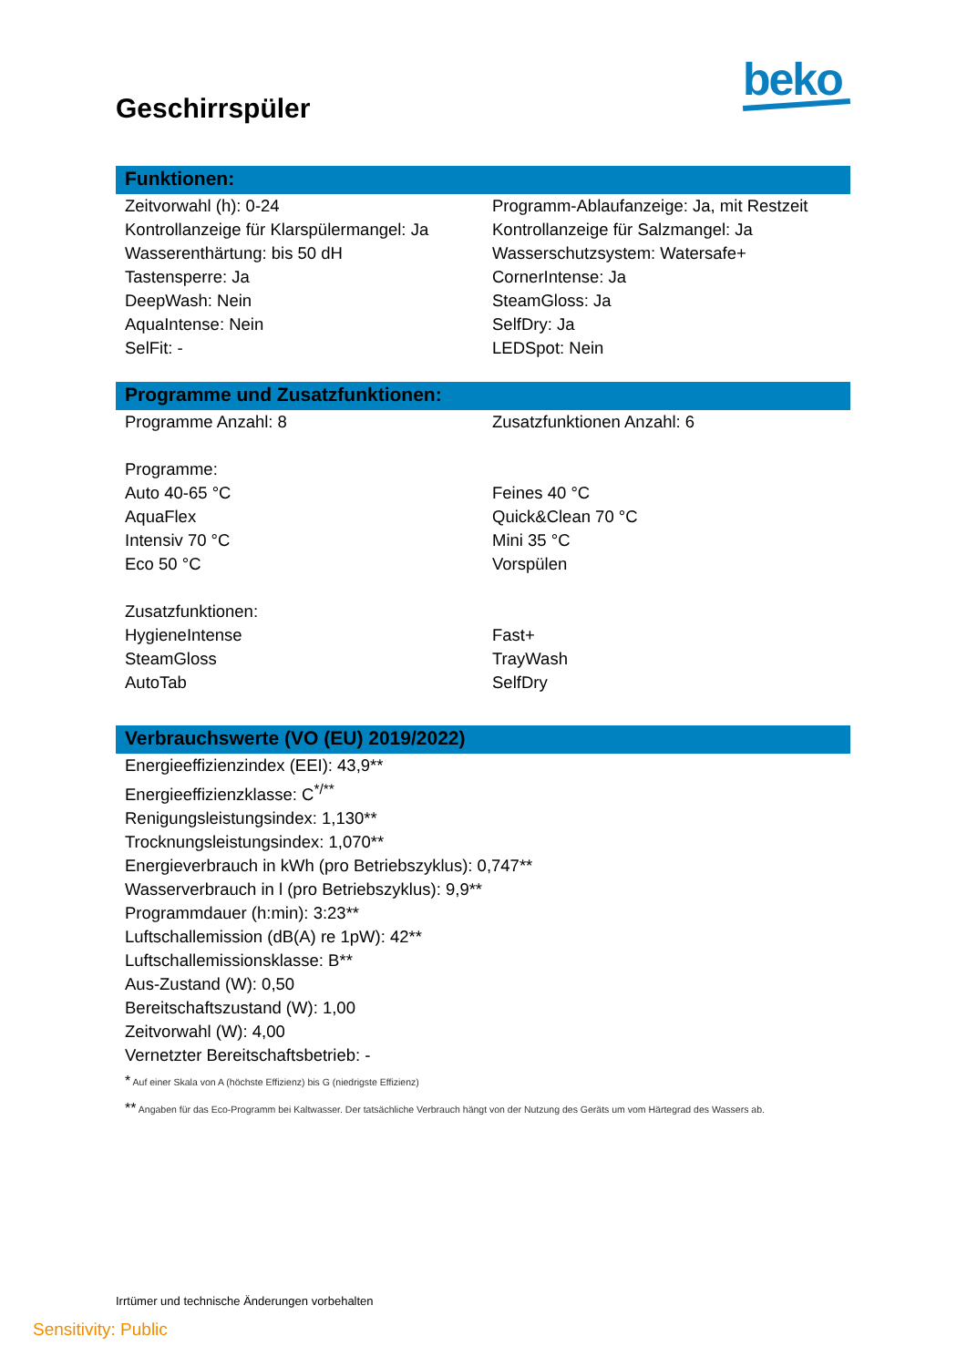beko
Geschirrspüler
Funktionen:
Zeitvorwahl (h): 0-24
Programm-Ablaufanzeige: Ja, mit Restzeit
Kontrollanzeige für Klarspülermangel: Ja
Kontrollanzeige für Salzmangel: Ja
Wasserenthärtung: bis 50 dH
Wasserschutzsystem: Watersafe+
Tastensperre: Ja
CornerIntense: Ja
DeepWash: Nein
SteamGloss: Ja
AquaIntense: Nein
SelfDry: Ja
SelFit: -
LEDSpot: Nein
Programme und Zusatzfunktionen:
Programme Anzahl: 8
Zusatzfunktionen Anzahl: 6
Programme:
Auto 40-65 °C
Feines 40 °C
AquaFlex
Quick&Clean 70 °C
Intensiv 70 °C
Mini 35 °C
Eco 50 °C
Vorspülen
Zusatzfunktionen:
HygieneIntense
Fast+
SteamGloss
TrayWash
AutoTab
SelfDry
Verbrauchswerte (VO (EU) 2019/2022)
Energieeffizienzindex (EEI): 43,9**
Energieeffizienzklasse: C<sup>*/**</sup>
Renigungsleistungsindex: 1,130**
Trocknungsleistungsindex: 1,070**
Energieverbrauch in kWh (pro Betriebszyklus): 0,747**
Wasserverbrauch in l (pro Betriebszyklus): 9,9**
Programmdauer (h:min): 3:23**
Luftschallemission (dB(A) re 1pW): 42**
Luftschallemissionsklasse: B**
Aus-Zustand (W): 0,50
Bereitschaftszustand (W): 1,00
Zeitvorwahl (W): 4,00
Vernetzter Bereitschaftsbetrieb: -
* Auf einer Skala von A (höchste Effizienz) bis G (niedrigste Effizienz)
** Angaben für das Eco-Programm bei Kaltwasser. Der tatsächliche Verbrauch hängt von der Nutzung des Geräts um vom Härtegrad des Wassers ab.
Irrtümer und technische Änderungen vorbehalten
Sensitivity: Public